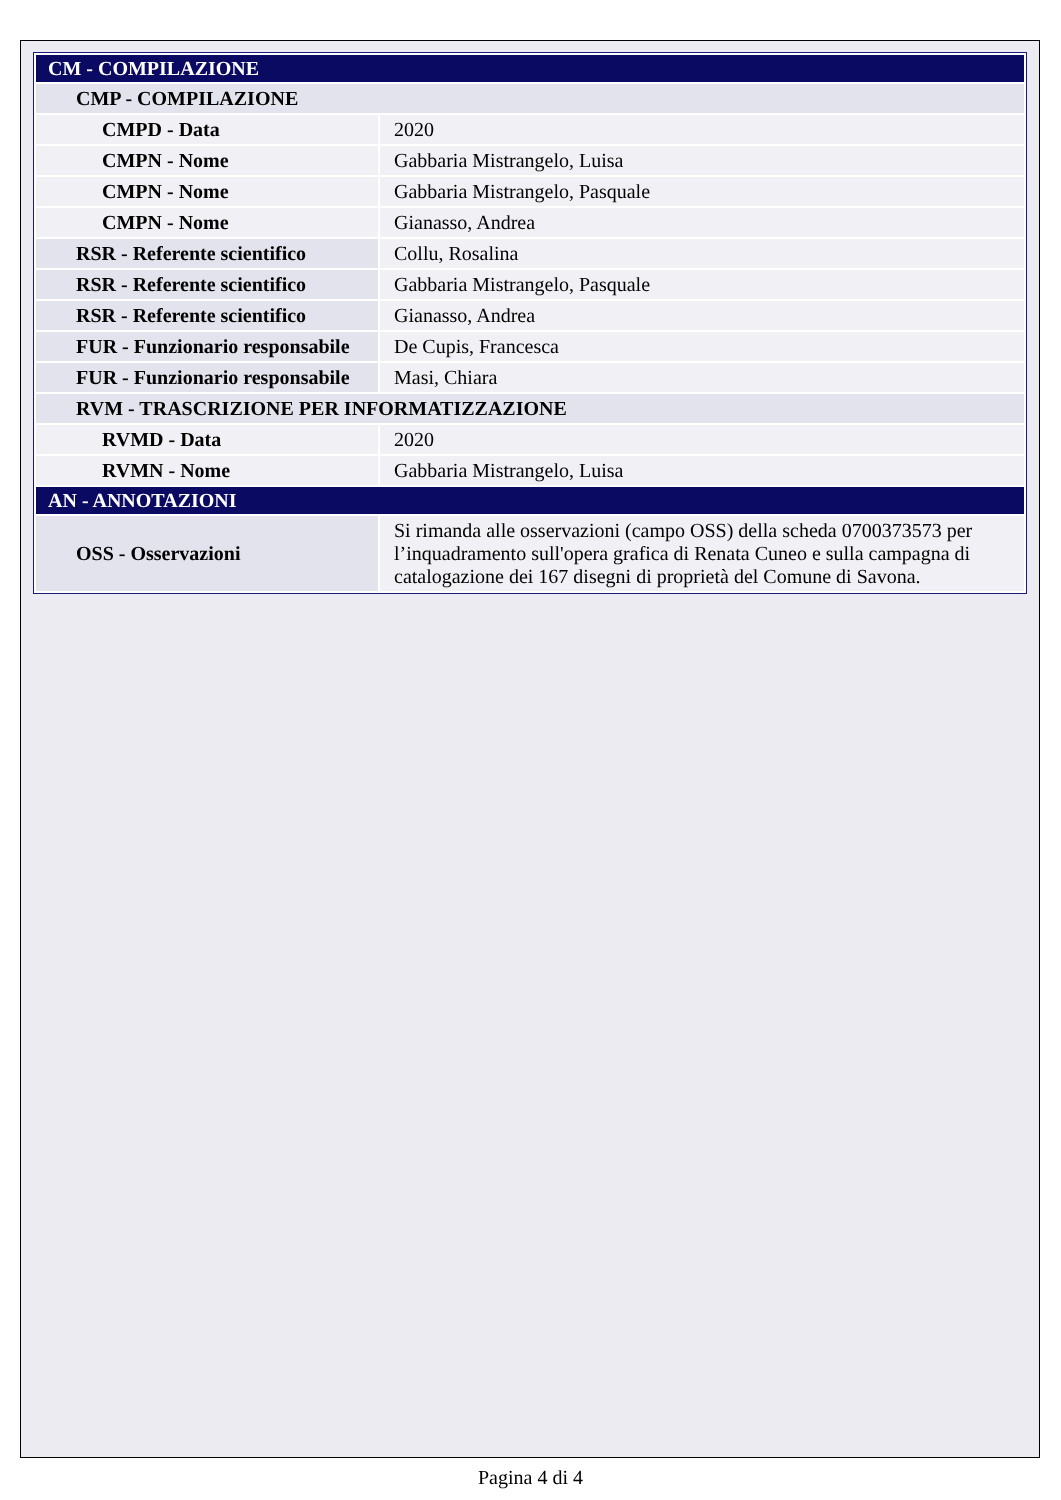| CM - COMPILAZIONE | |
| CMP - COMPILAZIONE | |
| CMPD - Data | 2020 |
| CMPN - Nome | Gabbaria Mistrangelo, Luisa |
| CMPN - Nome | Gabbaria Mistrangelo, Pasquale |
| CMPN - Nome | Gianasso, Andrea |
| RSR - Referente scientifico | Collu, Rosalina |
| RSR - Referente scientifico | Gabbaria Mistrangelo, Pasquale |
| RSR - Referente scientifico | Gianasso, Andrea |
| FUR - Funzionario responsabile | De Cupis, Francesca |
| FUR - Funzionario responsabile | Masi, Chiara |
| RVM - TRASCRIZIONE PER INFORMATIZZAZIONE | |
| RVMD - Data | 2020 |
| RVMN - Nome | Gabbaria Mistrangelo, Luisa |
| AN - ANNOTAZIONI | |
| OSS - Osservazioni | Si rimanda alle osservazioni (campo OSS) della scheda 0700373573 per l’inquadramento sull'opera grafica di Renata Cuneo e sulla campagna di catalogazione dei 167 disegni di proprietà del Comune di Savona. |
Pagina 4 di 4